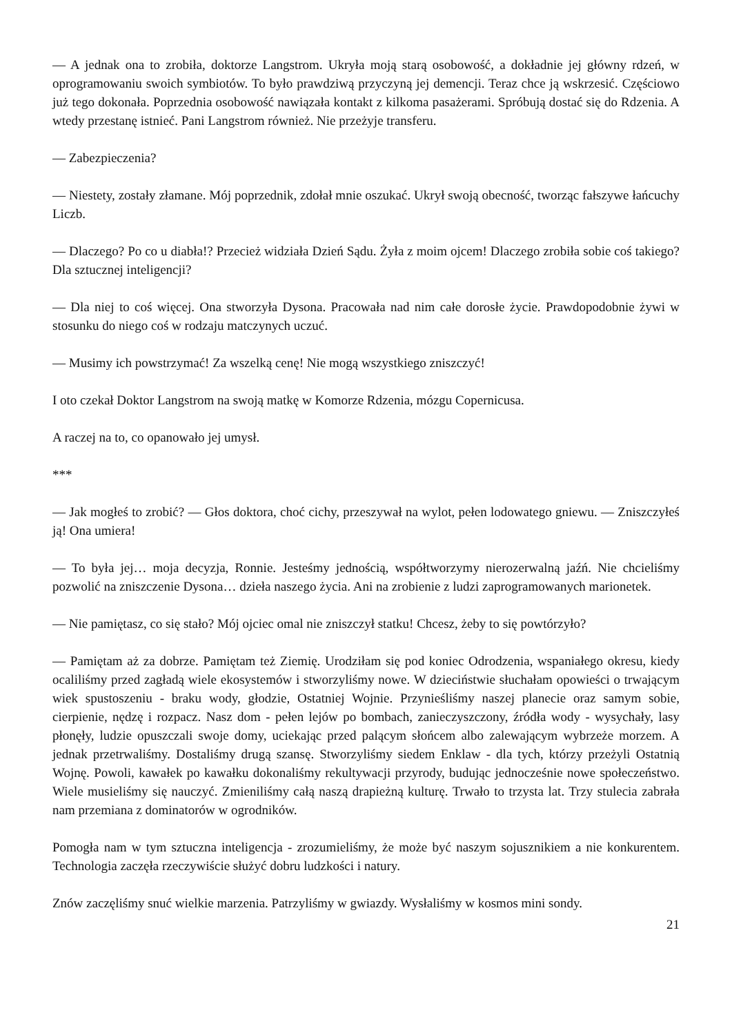— A jednak ona to zrobiła, doktorze Langstrom. Ukryła moją starą osobowość, a dokładnie jej główny rdzeń, w oprogramowaniu swoich symbiotów. To było prawdziwą przyczyną jej demencji. Teraz chce ją wskrzesić. Częściowo już tego dokonała. Poprzednia osobowość nawiązała kontakt z kilkoma pasażerami. Spróbują dostać się do Rdzenia. A wtedy przestanę istnieć. Pani Langstrom również. Nie przeżyje transferu.
— Zabezpieczenia?
— Niestety, zostały złamane. Mój poprzednik, zdołał mnie oszukać. Ukrył swoją obecność, tworząc fałszywe łańcuchy Liczb.
— Dlaczego? Po co u diabła!? Przecież widziała Dzień Sądu. Żyła z moim ojcem! Dlaczego zrobiła sobie coś takiego? Dla sztucznej inteligencji?
— Dla niej to coś więcej. Ona stworzyła Dysona. Pracowała nad nim całe dorosłe życie. Prawdopodobnie żywi w stosunku do niego coś w rodzaju matczynych uczuć.
— Musimy ich powstrzymać! Za wszelką cenę! Nie mogą wszystkiego zniszczyć!
I oto czekał Doktor Langstrom na swoją matkę w Komorze Rdzenia, mózgu Copernicusa.
A raczej na to, co opanowało jej umysł.
***
— Jak mogłeś to zrobić? — Głos doktora, choć cichy, przeszywał na wylot, pełen lodowatego gniewu. — Zniszczyłeś ją! Ona umiera!
— To była jej… moja decyzja, Ronnie. Jesteśmy jednością, współtworzymy nierozerwalną jaźń. Nie chcieliśmy pozwolić na zniszczenie Dysona… dzieła naszego życia. Ani na zrobienie z ludzi zaprogramowanych marionetek.
— Nie pamiętasz, co się stało? Mój ojciec omal nie zniszczył statku! Chcesz, żeby to się powtórzyło?
— Pamiętam aż za dobrze. Pamiętam też Ziemię. Urodziłam się pod koniec Odrodzenia, wspaniałego okresu, kiedy ocaliliśmy przed zagładą wiele ekosystemów i stworzyliśmy nowe. W dzieciństwie słuchałam opowieści o trwającym wiek spustoszeniu - braku wody, głodzie, Ostatniej Wojnie. Przynieśliśmy naszej planecie oraz samym sobie, cierpienie, nędzę i rozpacz. Nasz dom - pełen lejów po bombach, zanieczyszczony, źródła wody - wysychały, lasy płonęły, ludzie opuszczali swoje domy, uciekając przed palącym słońcem albo zalewającym wybrzeże morzem. A jednak przetrwaliśmy. Dostaliśmy drugą szansę. Stworzyliśmy siedem Enklaw - dla tych, którzy przeżyli Ostatnią Wojnę. Powoli, kawałek po kawałku dokonaliśmy rekultywacji przyrody, budując jednocześnie nowe społeczeństwo. Wiele musieliśmy się nauczyć. Zmieniliśmy całą naszą drapieżną kulturę. Trwało to trzysta lat. Trzy stulecia zabrała nam przemiana z dominatorów w ogrodników.
Pomogła nam w tym sztuczna inteligencja - zrozumieliśmy, że może być naszym sojusznikiem a nie konkurentem. Technologia zaczęła rzeczywiście służyć dobru ludzkości i natury.
Znów zaczęliśmy snuć wielkie marzenia. Patrzyliśmy w gwiazdy. Wysłaliśmy w kosmos mini sondy.
21